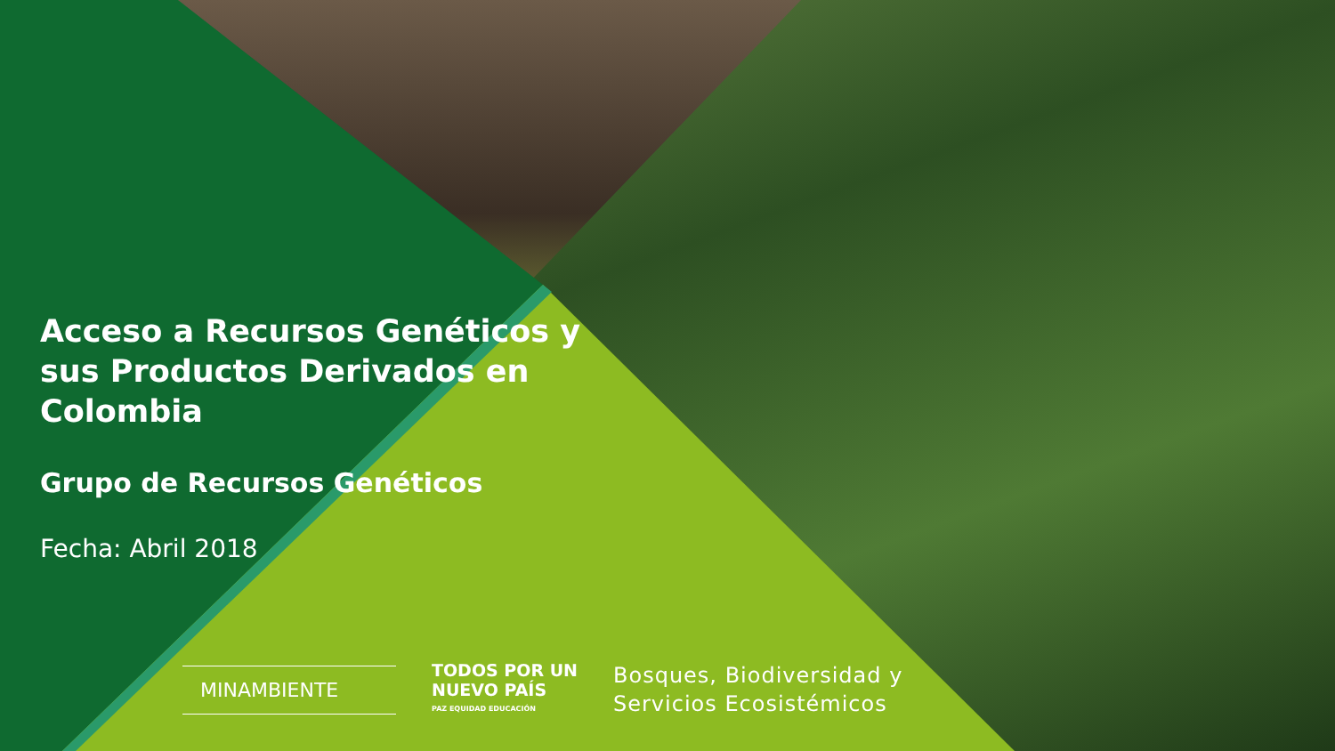Acceso a Recursos Genéticos y sus Productos Derivados en Colombia
Grupo de Recursos Genéticos
Fecha: Abril 2018
MINAMBIENTE
TODOS POR UN
NUEVO PAÍS
PAZ EQUIDAD EDUCACIÓN
Bosques, Biodiversidad y
Servicios Ecosistémicos